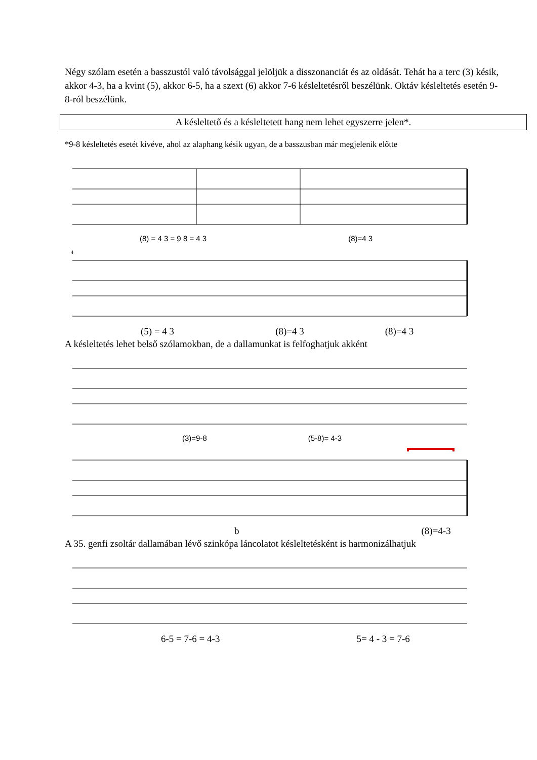Négy szólam esetén a basszustól való távolsággal jelöljük a disszonanciát és az oldását. Tehát ha a terc (3) késik, akkor 4-3, ha a kvint (5), akkor 6-5, ha a szext (6) akkor 7-6 késleltetésről beszélünk. Oktáv késleltetés esetén 9-8-ról beszélünk.
A késleltető és a késleltetett hang nem lehet egyszerre jelen*.
*9-8 késleltetés esetét kivéve, ahol az alaphang késik ugyan, de a basszusban már megjelenik előtte
(8) = 4 3 = 9 8 = 4 3 (8)=4 3
4
(5) = 4 3 (8)=4 3 (8)=4 3
A késleltetés lehet belső szólamokban, de a dallamunkat is felfoghatjuk akként
(3)=9-8 (5-8)= 4-3
b (8)=4-3
A 35. genfi zsoltár dallamában lévő szinkópa láncolatot késleltetésként is harmonizálhatjuk
6-5 = 7-6 = 4-3 5= 4 - 3 = 7-6